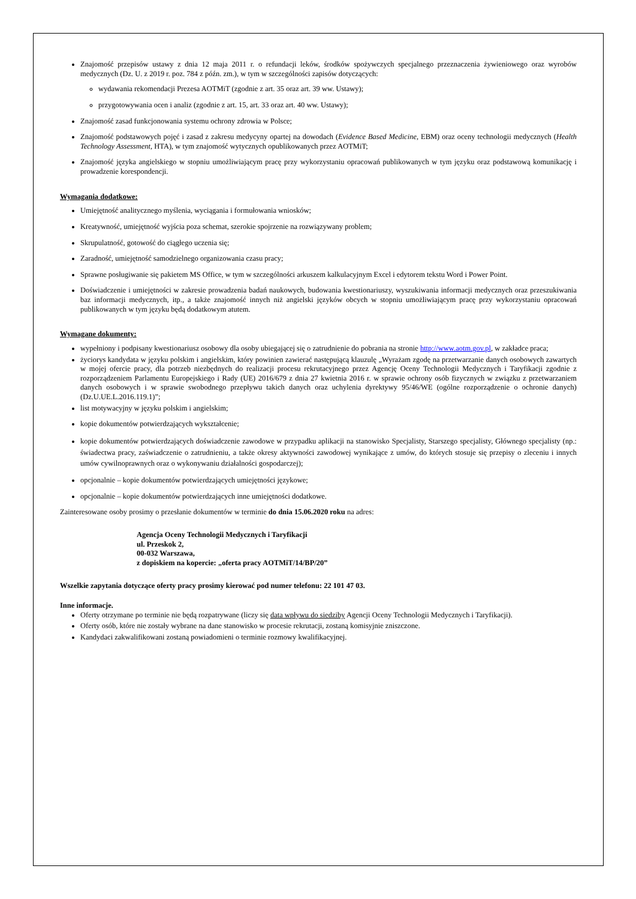Znajomość przepisów ustawy z dnia 12 maja 2011 r. o refundacji leków, środków spożywczych specjalnego przeznaczenia żywieniowego oraz wyrobów medycznych (Dz. U. z 2019 r. poz. 784 z późn. zm.), w tym w szczególności zapisów dotyczących:
wydawania rekomendacji Prezesa AOTMiT (zgodnie z art. 35 oraz art. 39 ww. Ustawy);
przygotowywania ocen i analiz (zgodnie z art. 15, art. 33 oraz art. 40 ww. Ustawy);
Znajomość zasad funkcjonowania systemu ochrony zdrowia w Polsce;
Znajomość podstawowych pojęć i zasad z zakresu medycyny opartej na dowodach (Evidence Based Medicine, EBM) oraz oceny technologii medycznych (Health Technology Assessment, HTA), w tym znajomość wytycznych opublikowanych przez AOTMiT;
Znajomość języka angielskiego w stopniu umożliwiającym pracę przy wykorzystaniu opracowań publikowanych w tym języku oraz podstawową komunikację i prowadzenie korespondencji.
Wymagania dodatkowe:
Umiejętność analitycznego myślenia, wyciągania i formułowania wniosków;
Kreatywność, umiejętność wyjścia poza schemat, szerokie spojrzenie na rozwiązywany problem;
Skrupulatność, gotowość do ciągłego uczenia się;
Zaradność, umiejętność samodzielnego organizowania czasu pracy;
Sprawne posługiwanie się pakietem MS Office, w tym w szczególności arkuszem kalkulacyjnym Excel i edytorem tekstu Word i Power Point.
Doświadczenie i umiejętności w zakresie prowadzenia badań naukowych, budowania kwestionariuszy, wyszukiwania informacji medycznych oraz przeszukiwania baz informacji medycznych, itp., a także znajomość innych niż angielski języków obcych w stopniu umożliwiającym pracę przy wykorzystaniu opracowań publikowanych w tym języku będą dodatkowym atutem.
Wymagane dokumenty:
wypełniony i podpisany kwestionariusz osobowy dla osoby ubiegającej się o zatrudnienie do pobrania na stronie http://www.aotm.gov.pl, w zakładce praca;
życiorys kandydata w języku polskim i angielskim, który powinien zawierać następującą klauzulę „Wyrażam zgodę na przetwarzanie danych osobowych zawartych w mojej ofercie pracy, dla potrzeb niezbędnych do realizacji procesu rekrutacyjnego przez Agencję Oceny Technologii Medycznych i Taryfikacji zgodnie z rozporządzeniem Parlamentu Europejskiego i Rady (UE) 2016/679 z dnia 27 kwietnia 2016 r. w sprawie ochrony osób fizycznych w związku z przetwarzaniem danych osobowych i w sprawie swobodnego przepływu takich danych oraz uchylenia dyrektywy 95/46/WE (ogólne rozporządzenie o ochronie danych) (Dz.U.UE.L.2016.119.1)”;
list motywacyjny w języku polskim i angielskim;
kopie dokumentów potwierdzających wykształcenie;
kopie dokumentów potwierdzających doświadczenie zawodowe w przypadku aplikacji na stanowisko Specjalisty, Starszego specjalisty, Głównego specjalisty (np.: świadectwa pracy, zaświadczenie o zatrudnieniu, a także okresy aktywności zawodowej wynikające z umów, do których stosuje się przepisy o zleceniu i innych umów cywilnoprawnych oraz o wykonywaniu działalności gospodarczej);
opcjonalnie – kopie dokumentów potwierdzających umiejętności językowe;
opcjonalnie – kopie dokumentów potwierdzających inne umiejętności dodatkowe.
Zainteresowane osoby prosimy o przesłanie dokumentów w terminie do dnia 15.06.2020 roku na adres:
Agencja Oceny Technologii Medycznych i Taryfikacji
ul. Przeskok 2,
00-032 Warszawa,
z dopiskiem na kopercie: „oferta pracy AOTMiT/14/BP/20”
Wszelkie zapytania dotyczące oferty pracy prosimy kierować pod numer telefonu: 22 101 47 03.
Inne informacje.
Oferty otrzymane po terminie nie będą rozpatrywane (liczy się data wpływu do siedziby Agencji Oceny Technologii Medycznych i Taryfikacji).
Oferty osób, które nie zostały wybrane na dane stanowisko w procesie rekrutacji, zostaną komisyjnie zniszczone.
Kandydaci zakwalifikowani zostaną powiadomieni o terminie rozmowy kwalifikacyjnej.